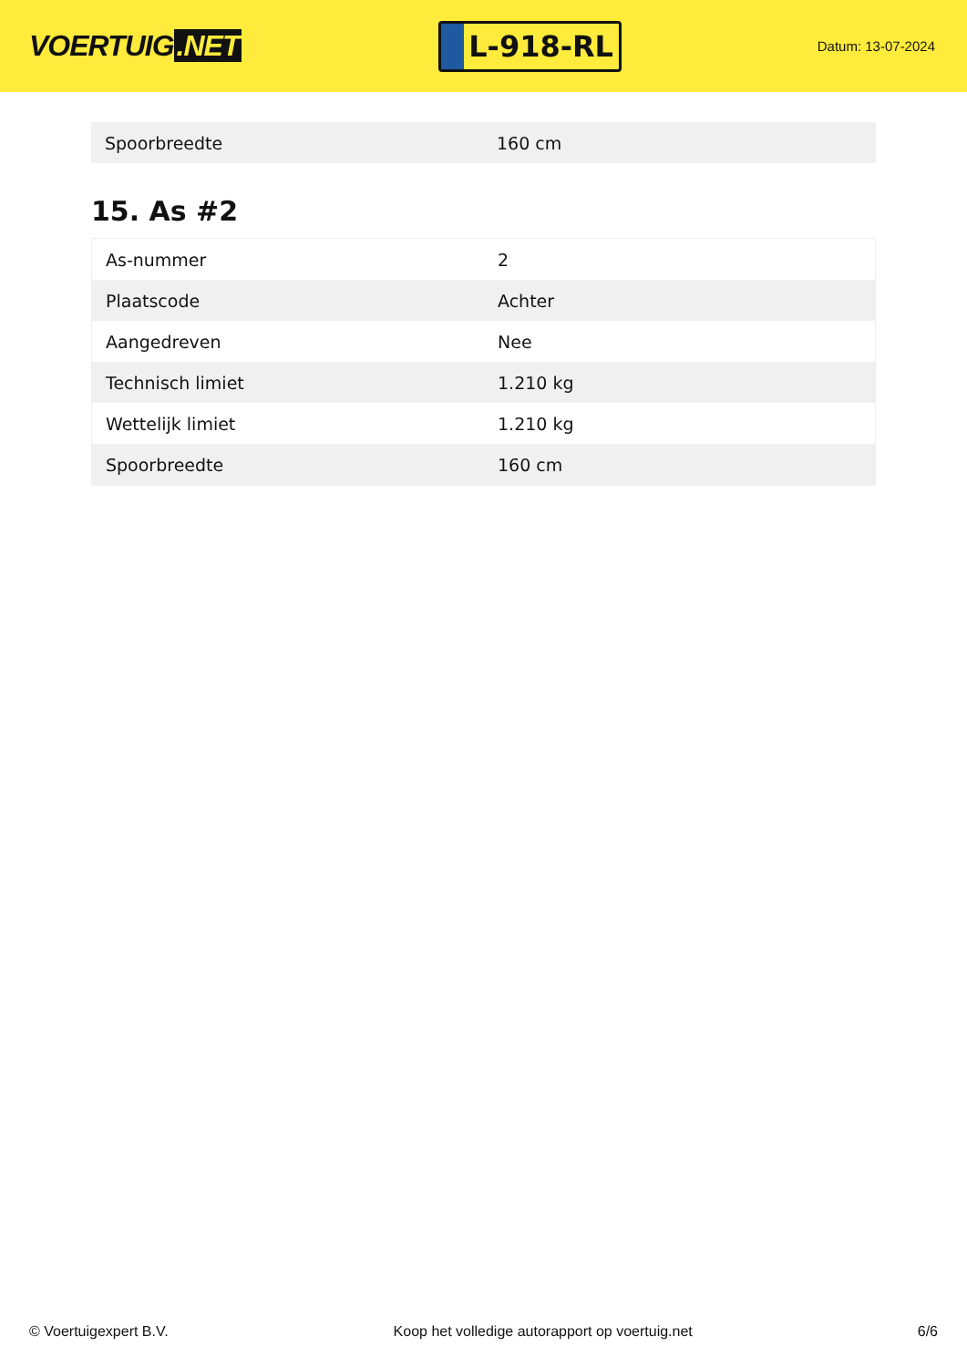VOERTUIG.NET
L-918-RL
Datum: 13-07-2024
| Spoorbreedte | 160 cm |
15. As #2
| As-nummer | 2 |
| Plaatscode | Achter |
| Aangedreven | Nee |
| Technisch limiet | 1.210 kg |
| Wettelijk limiet | 1.210 kg |
| Spoorbreedte | 160 cm |
© Voertuigexpert B.V. Koop het volledige autorapport op voertuig.net 6/6